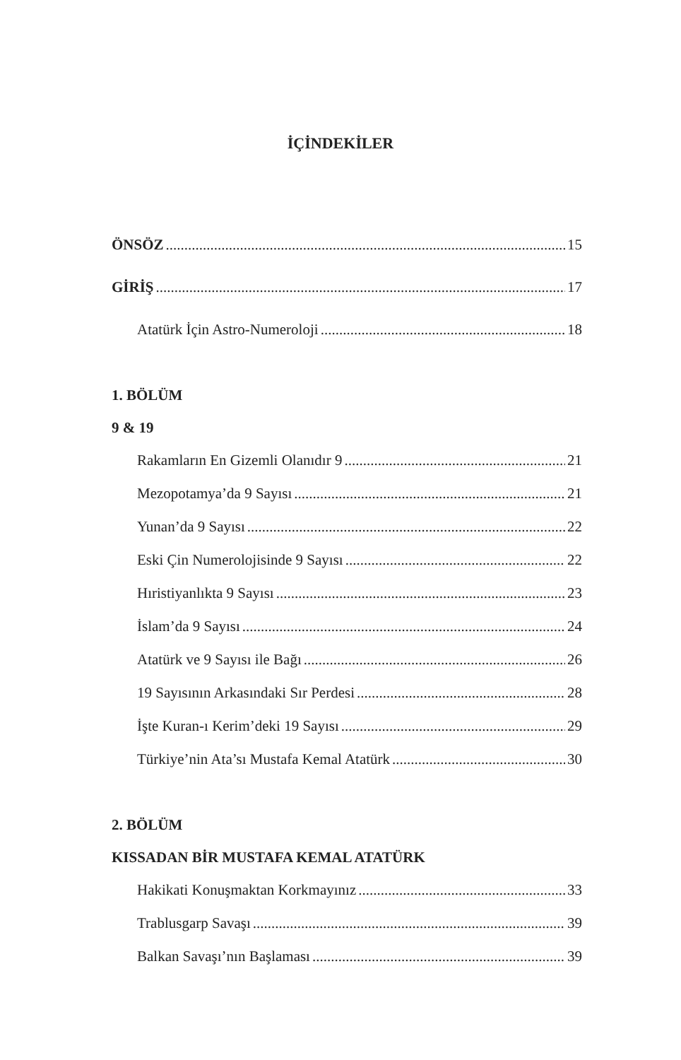İÇİNDEKİLER
ÖNSÖZ 15
GİRİŞ 17
Atatürk İçin Astro-Numeroloji 18
1. BÖLÜM
9 & 19
Rakamların En Gizemli Olanıdır 9 21
Mezopotamya’da 9 Sayısı 21
Yunan’da 9 Sayısı 22
Eski Çin Numerolojisinde 9 Sayısı 22
Hıristiyanlıkta 9 Sayısı 23
İslam’da 9 Sayısı 24
Atatürk ve 9 Sayısı ile Bağı 26
19 Sayısının Arkasındaki Sır Perdesi 28
İşte Kuran-ı Kerim’deki 19 Sayısı 29
Türkiye’nin Ata’sı Mustafa Kemal Atatürk 30
2. BÖLÜM
KISSADAN BİR MUSTAFA KEMAL ATATÜRK
Hakikati Konuşmaktan Korkmayınız 33
Trablusgarp Savaşı 39
Balkan Savaşı’nın Başlaması 39